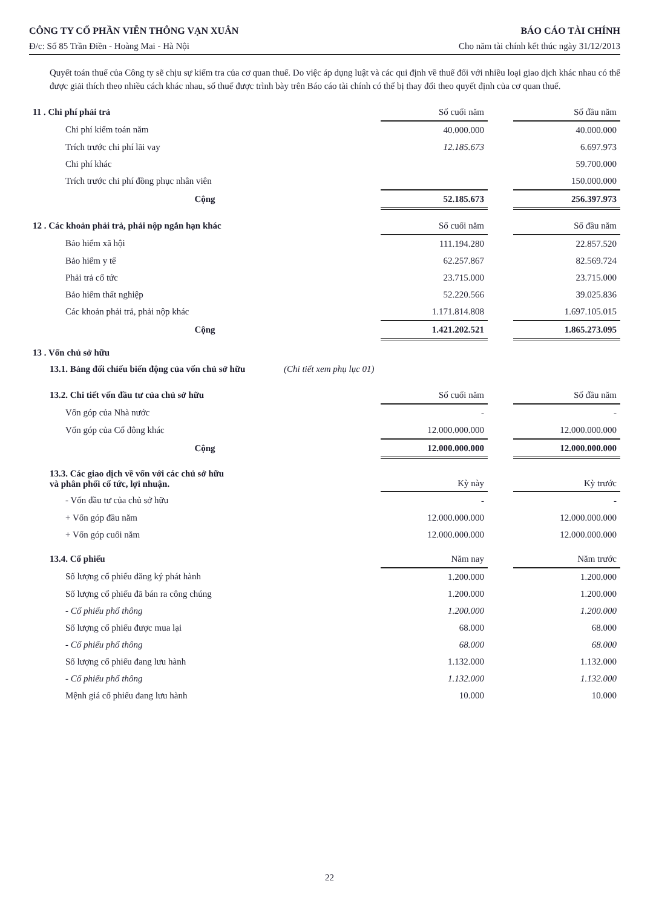CÔNG TY CỔ PHẦN VIỄN THÔNG VẠN XUÂN BÁO CÁO TÀI CHÍNH
Đ/c: Số 85 Trần Điền - Hoàng Mai - Hà Nội Cho năm tài chính kết thúc ngày 31/12/2013
Quyết toán thuế của Công ty sẽ chịu sự kiểm tra của cơ quan thuế. Do việc áp dụng luật và các qui định về thuế đối với nhiều loại giao dịch khác nhau có thể được giải thích theo nhiều cách khác nhau, số thuế được trình bày trên Báo cáo tài chính có thể bị thay đổi theo quyết định của cơ quan thuế.
| 11 . Chi phí phải trả | Số cuối năm | | Số đầu năm |
| Chi phí kiểm toán năm | 40.000.000 | | 40.000.000 |
| Trích trước chi phí lãi vay | 12.185.673 | | 6.697.973 |
| Chi phí khác | | | 59.700.000 |
| Trích trước chi phí đồng phục nhân viên | | | 150.000.000 |
| Cộng | 52.185.673 | | 256.397.973 |
| 12 . Các khoản phải trả, phải nộp ngắn hạn khác | Số cuối năm | | Số đầu năm |
| Bảo hiểm xã hội | 111.194.280 | | 22.857.520 |
| Bảo hiểm y tế | 62.257.867 | | 82.569.724 |
| Phải trả cổ tức | 23.715.000 | | 23.715.000 |
| Bảo hiểm thất nghiệp | 52.220.566 | | 39.025.836 |
| Các khoản phải trả, phải nộp khác | 1.171.814.808 | | 1.697.105.015 |
| Cộng | 1.421.202.521 | | 1.865.273.095 |
13 . Vốn chủ sở hữu
13.1. Bảng đối chiếu biến động của vốn chủ sở hữu (Chi tiết xem phụ lục 01)
| 13.2. Chi tiết vốn đầu tư của chủ sở hữu | Số cuối năm | | Số đầu năm |
| Vốn góp của Nhà nước | - | | - |
| Vốn góp của Cổ đông khác | 12.000.000.000 | | 12.000.000.000 |
| Cộng | 12.000.000.000 | | 12.000.000.000 |
| 13.3. Các giao dịch về vốn với các chủ sở hữu và phân phối cổ tức, lợi nhuận. | Kỳ này | | Kỳ trước |
| - Vốn đầu tư của chủ sở hữu | - | | - |
| + Vốn góp đầu năm | 12.000.000.000 | | 12.000.000.000 |
| + Vốn góp cuối năm | 12.000.000.000 | | 12.000.000.000 |
| 13.4. Cổ phiếu | Năm nay | | Năm trước |
| Số lượng cổ phiếu đăng ký phát hành | 1.200.000 | | 1.200.000 |
| Số lượng cổ phiếu đã bán ra công chúng | 1.200.000 | | 1.200.000 |
| - Cổ phiếu phổ thông | 1.200.000 | | 1.200.000 |
| Số lượng cổ phiếu được mua lại | 68.000 | | 68.000 |
| - Cổ phiếu phổ thông | 68.000 | | 68.000 |
| Số lượng cổ phiếu đang lưu hành | 1.132.000 | | 1.132.000 |
| - Cổ phiếu phổ thông | 1.132.000 | | 1.132.000 |
| Mệnh giá cổ phiếu đang lưu hành | 10.000 | | 10.000 |
22